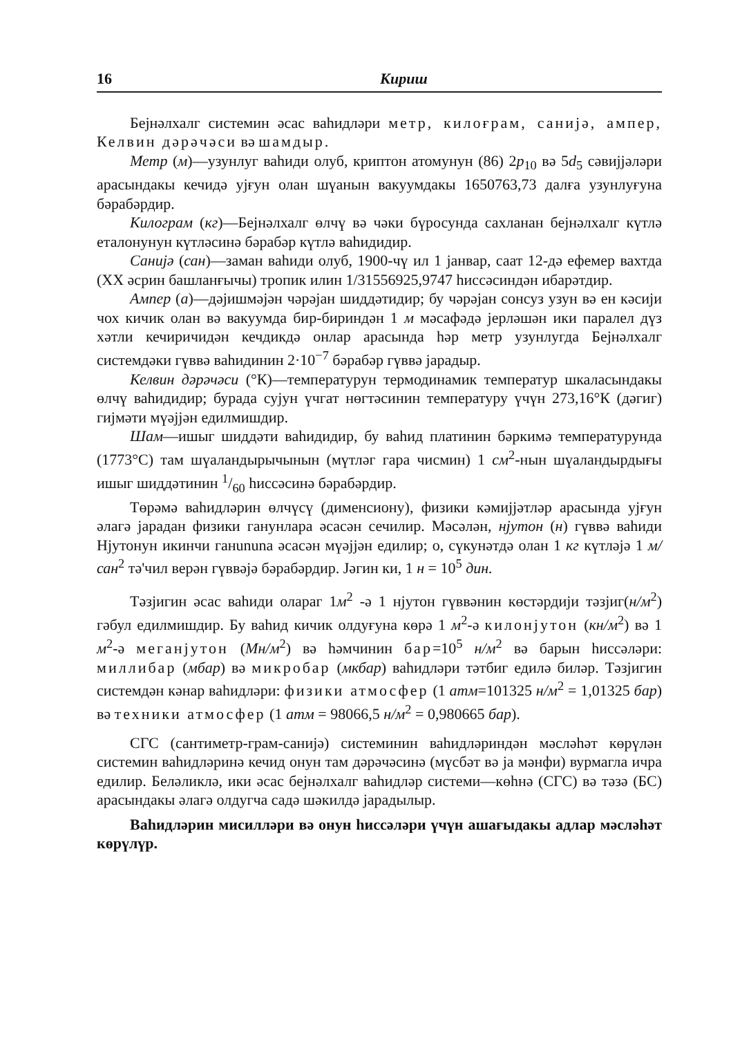16 Кириш
Беjнәлхалг системин әсас ваhидләри метр, килоғрам, санијә, ампер, Келвин дәрәчәси вә шамдыр.
Метр (м)—узунлуг ваhиди олуб, криптон атомунун (86) 2p<sub>10</sub> вә 5d<sub>5</sub> сәвијјәләри арасындакы кечидә уjғун олан шүанын вакуумдакы 1650763,73 далға узунлуғуна бәрабәрдир.
Килограм (кг)—Беjнәлхалг өлчү вә чәки бүросунда сахланан беjнәлхалг күтлә еталонунун күтләсинә бәрабәр күтлә ваhидидир.
Санијә (сан)—заман ваhиди олуб, 1900-чү ил 1 јанвар, саат 12-дә ефемер вахтда (XX әсрин башланғычы) тропик илин 1/31556925,9747 hиссәсиндән ибарәтдир.
Ампер (а)—дәјишмәјән чәрәјан шиддәтидир; бу чәрәјан сонсуз узун вә ен кәсији чох кичик олан вә вакуумда бир-бириндән 1 м мәсафәдә јерләшән ики паралел дүз хәтли кечиричидән кечдикдә онлар арасында hәр метр узунлугда Беjнәлхалг системдәки гүввә ваhидинин 2·10<sup>−7</sup> бәрабәр гүввә јарадыр.
Келвин дәрәчәси (°К)—температурун термодинамик температур шкаласындакы өлчү ваhидидир; бурада суjун үчгат нөгтәсинин температуру үчүн 273,16°К (дәгиг) гијмәти мүәјјән едилмишдир.
Шам—ишыг шиддәти ваhидидир, бу ваhид платинин бәркимә температурунда (1773°С) там шүаландырычынын (мүтләг гара чисмин) 1 см<sup>2</sup>-нын шүаландырдығы ишыг шиддәтинин 1/60 hиссәсинә бәрабәрдир.
Төрәмә ваhидләрин өлчүсү (дименсиону), физики кәмијјәтләр арасында уjғун әлагә јарадан физики ганунлара әсасән сечилир. Мәсәлән, нјутон (н) гүввә ваhиди Нјутонун икинчи ганununа әсасән мүәјјән едилир; о, сүкунәтдә олан 1 кг күтләјә 1 м/сан<sup>2</sup> тә'чил верән гүввәјә бәрабәрдир. Јәгин ки, 1 н = 10<sup>5</sup> дин.
Тәзјигин әсас ваhиди олараг 1м<sup>2</sup> -ә 1 нјутон гүввәнин көстәрдији тәзјиг(н/м<sup>2</sup>) гәбул едилмишдир. Бу ваhид кичик олдуғуна көрә 1 м<sup>2</sup>-ә килонјутон (кн/м<sup>2</sup>) вә 1 м<sup>2</sup>-ә меганјутон (Мн/м<sup>2</sup>) вә hәмчинин бар=10<sup>5</sup> н/м<sup>2</sup> вә барын hиссәләри: миллибар (мбар) вә микробар (мкбар) ваhидләри тәтбиг едилә биләр. Тәзјигин системдән кәнар ваhидләри: физики атмосфер (1 атм=101325 н/м<sup>2</sup> = 1,01325 бар) вә техники атмосфер (1 атм = 98066,5 н/м<sup>2</sup> = 0,980665 бар).
СГС (сантиметр-грам-санијә) системинин ваhидләриндән мәсләhәт көрүлән системин ваhидләринә кечид онун там дәрәчәсинә (мүсбәт вә ја мәнфи) вурмагла ичра едилир. Беләликлә, ики әсас беjнәлхалг ваhидләр системи—көhнә (СГС) вә тәзә (БС) арасындакы әлагә олдугча садә шәкилдә јарадылыр.
Ваhидләрин мисилләри вә онун hиссәләри үчүн ашағыдакы адлар мәсләhәт көрүлүр.